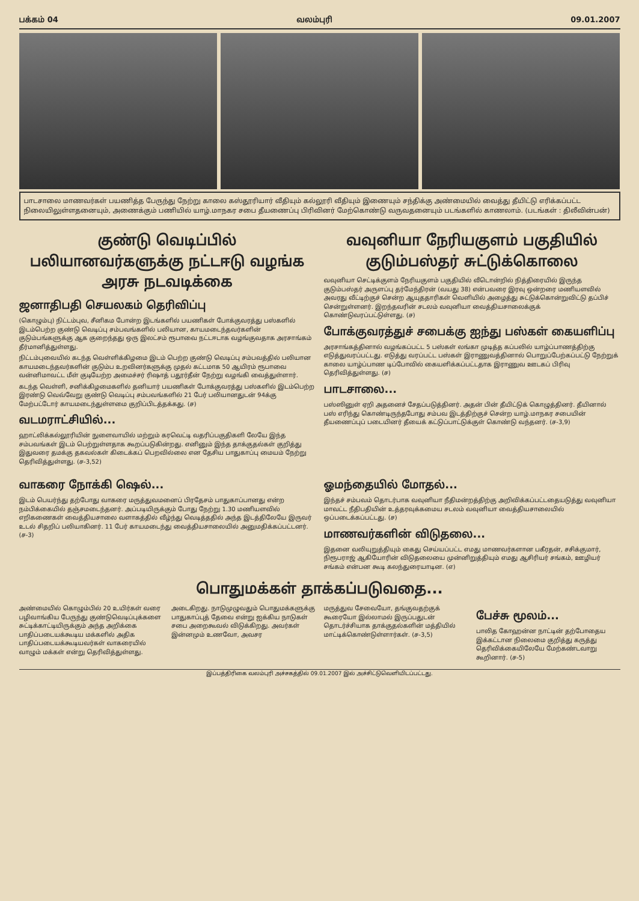பக்கம் 04 வலம்புரி 09.01.2007
பாடசாலை மாணவர்கள் பயணித்த பேருந்து நேற்று காலை கஸ்தூரியார் வீதியும் கல்லூரி வீதியும் இணையும் சந்திக்கு அண்மையில் வைத்து தீயிட்டு எரிக்கப்பட்ட நிலையிலுள்ளதனையும், அணைக்கும் பணியில் யாழ்.மாநகர சபை தீயணைப்பு பிரிவினர் மேற்கொண்டு வருவதனையும் படங்களில் காணலாம். (படங்கள் : திலீவின்பன்)
குண்டு வெடிப்பில் பலியானவர்களுக்கு நட்டஈடு வழங்க அரசு நடவடிக்கை
ஜனாதிபதி செயலகம் தெரிவிப்பு
(கொழும்பு) நிட்டம்புவ, சீனிகம போன்ற இடங்களில் பயணிகள் போக்குவரத்து பஸ்களில் இடம்பெற்ற குண்டு வெடிப்பு சம்பவங்களில் பலியான, காயமடைந்தவர்களின் குடும்பங்களுக்கு ஆக குறைந்தது ஒரு இலட்சம் ரூபாவை நட்டஈடாக வழங்குவதாக அரசாங்கம் தீர்மானித்துள்ளது.
நிட்டம்புவையில் கடந்த வெள்ளிக்கிழமை இடம் பெற்ற குண்டு வெடிப்பு சம்பவத்தில் பலியான காயமடைந்தவர்களின் குடும்ப உறவினர்களுக்கு முதல் கட்டமாக 50 ஆயிரம் ரூபாவை வன்னிமாவட்ட மீள் குடியேற்ற அமைச்சர் ரிஷாத் பதூர்தீன் நேற்று வழங்கி வைத்துள்ளார்.
கடந்த வெள்ளி, சனிக்கிழமைகளில் தனியார் பயணிகள் போக்குவரத்து பஸ்களில் இடம்பெற்ற இரண்டு வெவ்வேறு குண்டு வெடிப்பு சம்பவங்களில் 21 பேர் பலியானதுடன் 94க்கு மேற்பட்டோர் காயமடைந்துள்ளமை குறிப்பிடத்தக்கது. (ச)
வடமராட்சியில்...
ஹாட்லிக்கல்லூரியின் நுளைவாயில் மற்றும் கரவெட்டி வதரிப்பகுதிகளி லேயே இந்த சம்பவங்கள் இடம் பெற்றுள்ளதாக கூறப்படுகின்றது. எனினும் இந்த தாக்குதல்கள் குறித்து இதுவரை தமக்கு தகவல்கள் கிடைக்கப் பெறவில்லை என தேசிய பாதுகாப்பு மையம் நேற்று தெரிவித்துள்ளது. (ச-3,52)
வவுனியா நேரியகுளம் பகுதியில் குடும்பஸ்தர் சுட்டுக்கொலை
வவுனியா செட்டிக்குளம் நேரியகுளம் பகுதியில் வீடொன்றில் நித்திரையில் இருந்த குடும்பஸ்தர் அருளப்பு தர்மேந்திரன் (வயது 38) என்பவரை இரவு ஒன்றரை மணியளவில் அவரது வீட்டிற்குச் சென்ற ஆயுததாரிகள் வெளியில் அழைத்து சுட்டுக்கொன்றுவிட்டு தப்பிச் சென்றுள்ளனர். இறந்தவரின் சடலம் வவுனியா வைத்தியசாலைக்குக் கொண்டுவரப்பட்டுள்ளது. (ச)
போக்குவரத்துச் சபைக்கு ஐந்து பஸ்கள் கையளிப்பு
அரசாங்கத்தினால் வழங்கப்பட்ட 5 பஸ்கள் லங்கா முடித்த கப்பலில் யாழ்ப்பாணத்திற்கு எடுத்துவரப்பட்டது. எடுத்து வரப்பட்ட பஸ்கள் இராணுவத்தினால் பொறுப்பேற்கப்பட்டு நேற்றுக் காலை யாழ்ப்பாண டிப்போவில் கையளிக்கப்பட்டதாக இராணுவ ஊடகப் பிரிவு தெரிவித்துள்ளது. (ச)
பாடசாலை...
பஸ்ஸினுள் ஏறி அதனைச் சேதப்படுத்தினர். அதன் பின் தீயிட்டுக் கொழுத்தினர். தீயினால் பஸ் எரிந்து கொண்டிருந்தபோது சம்பவ இடத்திற்குச் சென்ற யாழ்.மாநகர சபையின் தீயணைப்புப் படையினர் தீயைக் கட்டுப்பாட்டுக்குள் கொண்டு வந்தனர். (ச-3,9)
வாகரை நோக்கி ஷெல்...
இடம் பெயர்ந்து தற்போது வாகரை மருத்துவமனைப் பிரதேசம் பாதுகாப்பானது என்ற நம்பிக்கையில் தஞ்சமடைந்தனர். அப்படியிருக்கும் போது நேற்று 1.30 மணியளவில் எறிகணைகள் வைத்தியசாலை வளாகத்தில் வீழ்ந்து வெடித்ததில் அந்த இடத்திலேயே இருவர் உடல் சிதறிப் பலியாகினர். 11 பேர் காயமடைந்து வைத்தியசாலையில் அனுமதிக்கப்பட்டனர். (ச-3)
ஓமந்தையில் மோதல்...
இந்தச் சம்பவம் தொடர்பாக வவுனியா நீதிமன்றத்திற்கு அறிவிக்கப்பட்டதையடுத்து வவுனியா மாவட்ட நீதிபதியின் உத்தரவுக்கமைய சடலம் வவுனியா வைத்தியசாலையில் ஒப்படைக்கப்பட்டது. (ச)
மாணவர்களின் விடுதலை...
இதனை வலியுறுத்தியும் கைது செய்யப்பட்ட எமது மாணவர்களான பகீரதன், சசிக்குமார், நிரூபராஜ் ஆகியோரின் விடுதலையை முன்னிறுத்தியும் எமது ஆசிரியர் சங்கம், ஊழியர் சங்கம் என்பன கூடி கலந்துரையாடின. (எ)
பொதுமக்கள் தாக்கப்படுவதை...
அண்மையில் கொழும்பில் 20 உயிர்கள் வரை பழிவாங்கிய பேருந்து குண்டுவெடிப்புக்களை சுட்டிக்காட்டியிருக்கும் அந்த அறிக்கை பாதிப்படையக்கூடிய மக்களில் அதிக பாதிப்படையக்கூடியவர்கள் வாகரையில் வாழும் மக்கள் என்று தெரிவித்துள்ளது.
அடைகிறது. நாடுமுழுவதும் பொதுமக்களுக்கு பாதுகாப்புத் தேவை என்று ஐக்கிய நாடுகள் சபை அறைகூவல் விடுக்கிறது. அவர்கள் இன்னமும் உணவோ, அவசர
மருத்துவ சேவையோ, தங்குவதற்குக் கூரையோ இல்லாமல் இருப்பதுடன் தொடர்ச்சியாக தாக்குதல்களின் மத்தியில் மாட்டிக்கொண்டுள்ளார்கள். (ச-3,5)
பேச்சு மூலம்...
பாலித கோஹன்ன நாட்டின் தற்போதைய இக்கட்டான நிலைமை குறித்து கருத்து தெரிவிக்கையிலேயே மேற்கண்டவாறு கூறினார். (ச-5)
இப்பத்திரிகை வலம்புரி அச்சகத்தில் 09.01.2007 இல் அச்சிட்டுவெளியிடப்பட்டது.